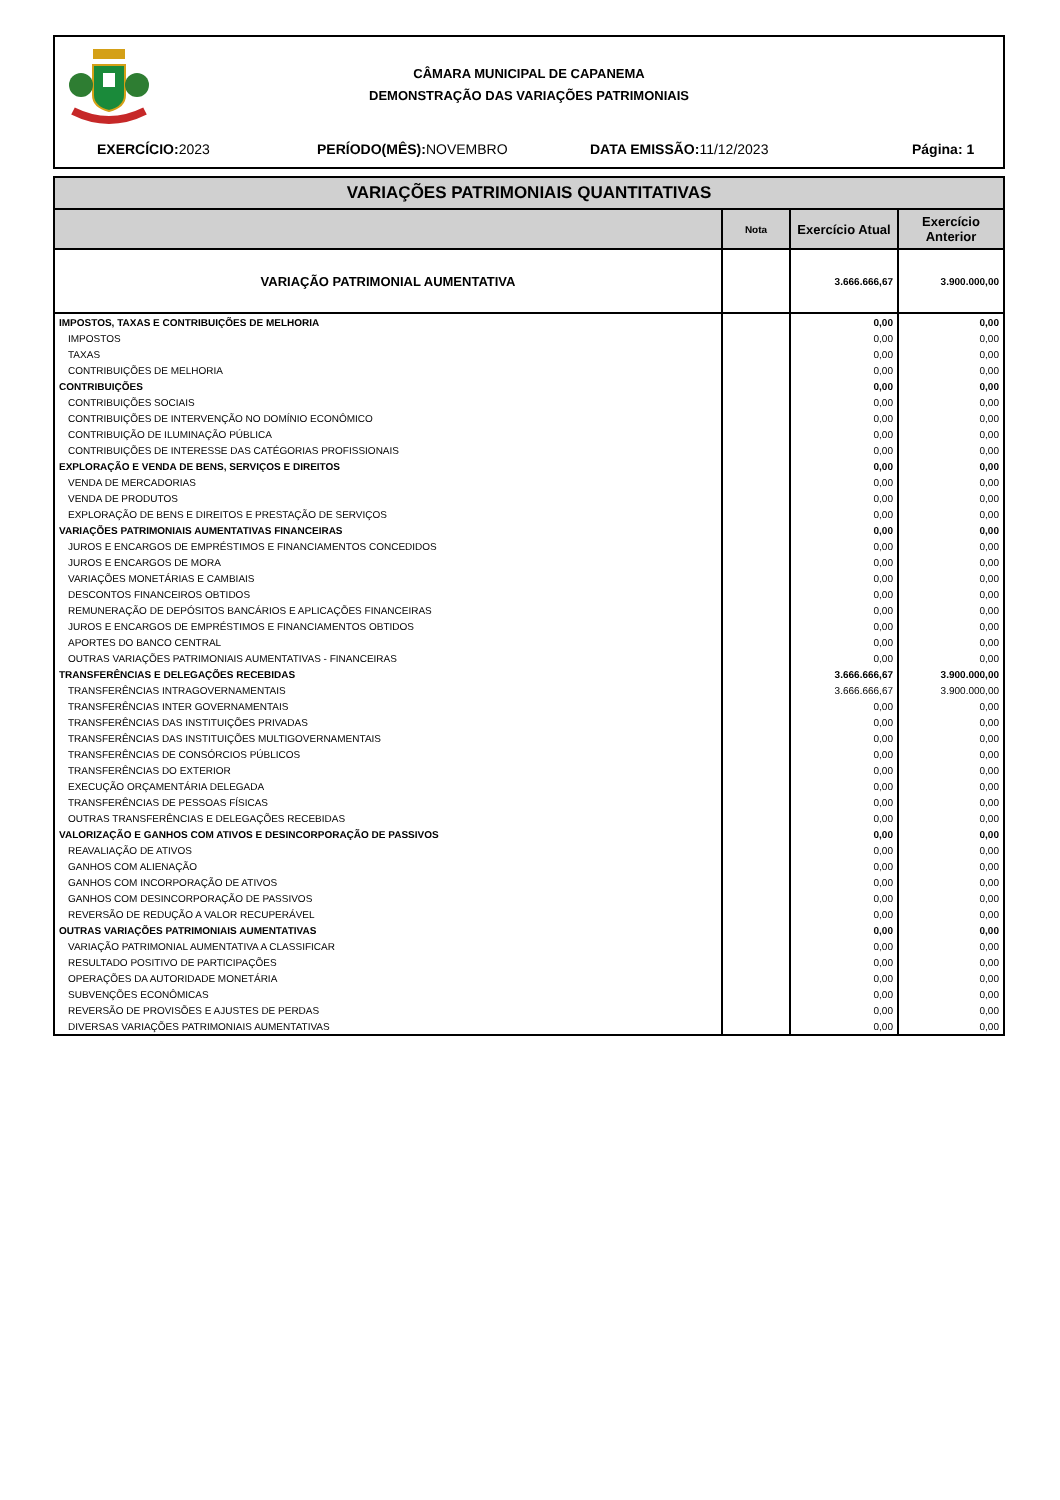CÂMARA MUNICIPAL DE CAPANEMA
DEMONSTRAÇÃO DAS VARIAÇÕES PATRIMONIAIS
EXERCÍCIO: 2023 PERÍODO(MÊS): NOVEMBRO DATA EMISSÃO: 11/12/2023 Página: 1
| VARIAÇÕES PATRIMONIAIS QUANTITATIVAS | | | |
| | Nota | Exercício Atual | Exercício Anterior |
| VARIAÇÃO PATRIMONIAL AUMENTATIVA | | 3.666.666,67 | 3.900.000,00 |
| IMPOSTOS, TAXAS E CONTRIBUIÇÕES DE MELHORIA | | 0,00 | 0,00 |
| IMPOSTOS | | 0,00 | 0,00 |
| TAXAS | | 0,00 | 0,00 |
| CONTRIBUIÇÕES DE MELHORIA | | 0,00 | 0,00 |
| CONTRIBUIÇÕES | | 0,00 | 0,00 |
| CONTRIBUIÇÕES SOCIAIS | | 0,00 | 0,00 |
| CONTRIBUIÇÕES DE INTERVENÇÃO NO DOMÍNIO ECONÔMICO | | 0,00 | 0,00 |
| CONTRIBUIÇÃO DE ILUMINAÇÃO PÚBLICA | | 0,00 | 0,00 |
| CONTRIBUIÇÕES DE INTERESSE DAS CATÉGORIAS PROFISSIONAIS | | 0,00 | 0,00 |
| EXPLORAÇÃO E VENDA DE BENS, SERVIÇOS E DIREITOS | | 0,00 | 0,00 |
| VENDA DE MERCADORIAS | | 0,00 | 0,00 |
| VENDA DE PRODUTOS | | 0,00 | 0,00 |
| EXPLORAÇÃO DE BENS E DIREITOS E PRESTAÇÃO DE SERVIÇOS | | 0,00 | 0,00 |
| VARIAÇÕES PATRIMONIAIS AUMENTATIVAS FINANCEIRAS | | 0,00 | 0,00 |
| JUROS E ENCARGOS DE EMPRÉSTIMOS E FINANCIAMENTOS CONCEDIDOS | | 0,00 | 0,00 |
| JUROS E ENCARGOS DE MORA | | 0,00 | 0,00 |
| VARIAÇÕES MONETÁRIAS E CAMBIAIS | | 0,00 | 0,00 |
| DESCONTOS FINANCEIROS OBTIDOS | | 0,00 | 0,00 |
| REMUNERAÇÃO DE DEPÓSITOS BANCÁRIOS E APLICAÇÕES FINANCEIRAS | | 0,00 | 0,00 |
| JUROS E ENCARGOS DE EMPRÉSTIMOS E FINANCIAMENTOS OBTIDOS | | 0,00 | 0,00 |
| APORTES DO BANCO CENTRAL | | 0,00 | 0,00 |
| OUTRAS VARIAÇÕES PATRIMONIAIS AUMENTATIVAS - FINANCEIRAS | | 0,00 | 0,00 |
| TRANSFERÊNCIAS E DELEGAÇÕES RECEBIDAS | | 3.666.666,67 | 3.900.000,00 |
| TRANSFERÊNCIAS INTRAGOVERNAMENTAIS | | 3.666.666,67 | 3.900.000,00 |
| TRANSFERÊNCIAS INTER GOVERNAMENTAIS | | 0,00 | 0,00 |
| TRANSFERÊNCIAS DAS INSTITUIÇÕES PRIVADAS | | 0,00 | 0,00 |
| TRANSFERÊNCIAS DAS INSTITUIÇÕES MULTIGOVERNAMENTAIS | | 0,00 | 0,00 |
| TRANSFERÊNCIAS DE CONSÓRCIOS PÚBLICOS | | 0,00 | 0,00 |
| TRANSFERÊNCIAS DO EXTERIOR | | 0,00 | 0,00 |
| EXECUÇÃO ORÇAMENTÁRIA DELEGADA | | 0,00 | 0,00 |
| TRANSFERÊNCIAS DE PESSOAS FÍSICAS | | 0,00 | 0,00 |
| OUTRAS TRANSFERÊNCIAS E DELEGAÇÕES RECEBIDAS | | 0,00 | 0,00 |
| VALORIZAÇÃO E GANHOS COM ATIVOS E DESINCORPORAÇÃO DE PASSIVOS | | 0,00 | 0,00 |
| REAVALIAÇÃO DE ATIVOS | | 0,00 | 0,00 |
| GANHOS COM ALIENAÇÃO | | 0,00 | 0,00 |
| GANHOS COM INCORPORAÇÃO DE ATIVOS | | 0,00 | 0,00 |
| GANHOS COM DESINCORPORAÇÃO DE PASSIVOS | | 0,00 | 0,00 |
| REVERSÃO DE REDUÇÃO A VALOR RECUPERÁVEL | | 0,00 | 0,00 |
| OUTRAS VARIAÇÕES PATRIMONIAIS AUMENTATIVAS | | 0,00 | 0,00 |
| VARIAÇÃO PATRIMONIAL AUMENTATIVA A CLASSIFICAR | | 0,00 | 0,00 |
| RESULTADO POSITIVO DE PARTICIPAÇÕES | | 0,00 | 0,00 |
| OPERAÇÕES DA AUTORIDADE MONETÁRIA | | 0,00 | 0,00 |
| SUBVENÇÕES ECONÔMICAS | | 0,00 | 0,00 |
| REVERSÃO DE PROVISÕES E AJUSTES DE PERDAS | | 0,00 | 0,00 |
| DIVERSAS VARIAÇÕES PATRIMONIAIS AUMENTATIVAS | | 0,00 | 0,00 |